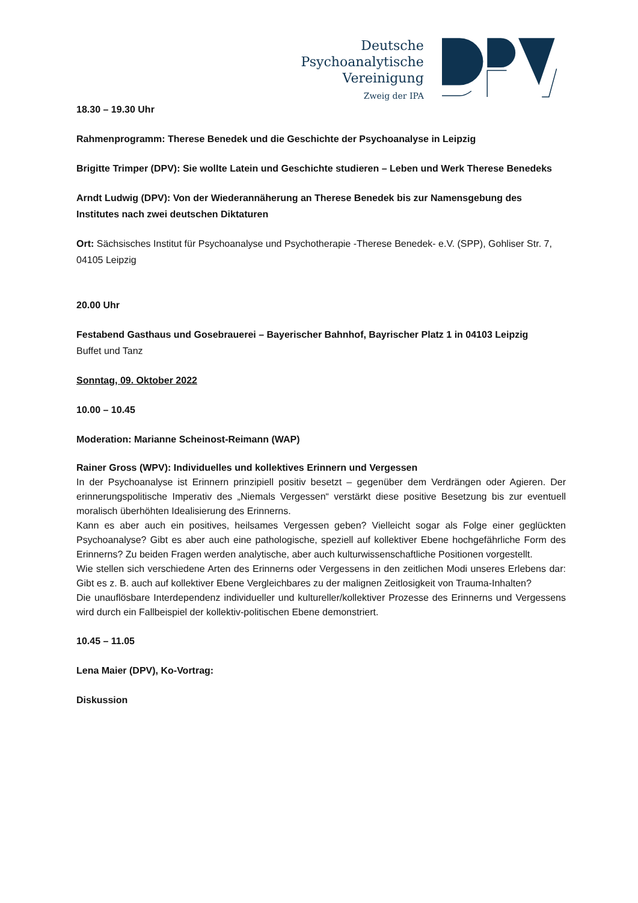Deutsche
Psychoanalytische
Vereinigung
Zweig der IPA
18.30 – 19.30 Uhr
Rahmenprogramm: Therese Benedek und die Geschichte der Psychoanalyse in Leipzig
Brigitte Trimper (DPV): Sie wollte Latein und Geschichte studieren – Leben und Werk Therese Benedeks
Arndt Ludwig (DPV): Von der Wiederannäherung an Therese Benedek bis zur Namensgebung des Institutes nach zwei deutschen Diktaturen
Ort: Sächsisches Institut für Psychoanalyse und Psychotherapie -Therese Benedek- e.V. (SPP), Gohliser Str. 7, 04105 Leipzig
20.00 Uhr
Festabend Gasthaus und Gosebrauerei – Bayerischer Bahnhof, Bayrischer Platz 1 in 04103 Leipzig
Buffet und Tanz
Sonntag, 09. Oktober 2022
10.00 – 10.45
Moderation: Marianne Scheinost-Reimann (WAP)
Rainer Gross (WPV): Individuelles und kollektives Erinnern und Vergessen
In der Psychoanalyse ist Erinnern prinzipiell positiv besetzt – gegenüber dem Verdrängen oder Agieren. Der erinnerungspolitische Imperativ des „Niemals Vergessen“ verstärkt diese positive Besetzung bis zur eventuell moralisch überhöhten Idealisierung des Erinnerns.
Kann es aber auch ein positives, heilsames Vergessen geben? Vielleicht sogar als Folge einer geglückten Psychoanalyse? Gibt es aber auch eine pathologische, speziell auf kollektiver Ebene hochgefährliche Form des Erinnerns? Zu beiden Fragen werden analytische, aber auch kulturwissenschaftliche Positionen vorgestellt.
Wie stellen sich verschiedene Arten des Erinnerns oder Vergessens in den zeitlichen Modi unseres Erlebens dar: Gibt es z. B. auch auf kollektiver Ebene Vergleichbares zu der malignen Zeitlosigkeit von Trauma-Inhalten?
Die unauflösbare Interdependenz individueller und kultureller/kollektiver Prozesse des Erinnerns und Vergessens wird durch ein Fallbeispiel der kollektiv-politischen Ebene demonstriert.
10.45 – 11.05
Lena Maier (DPV), Ko-Vortrag:
Diskussion